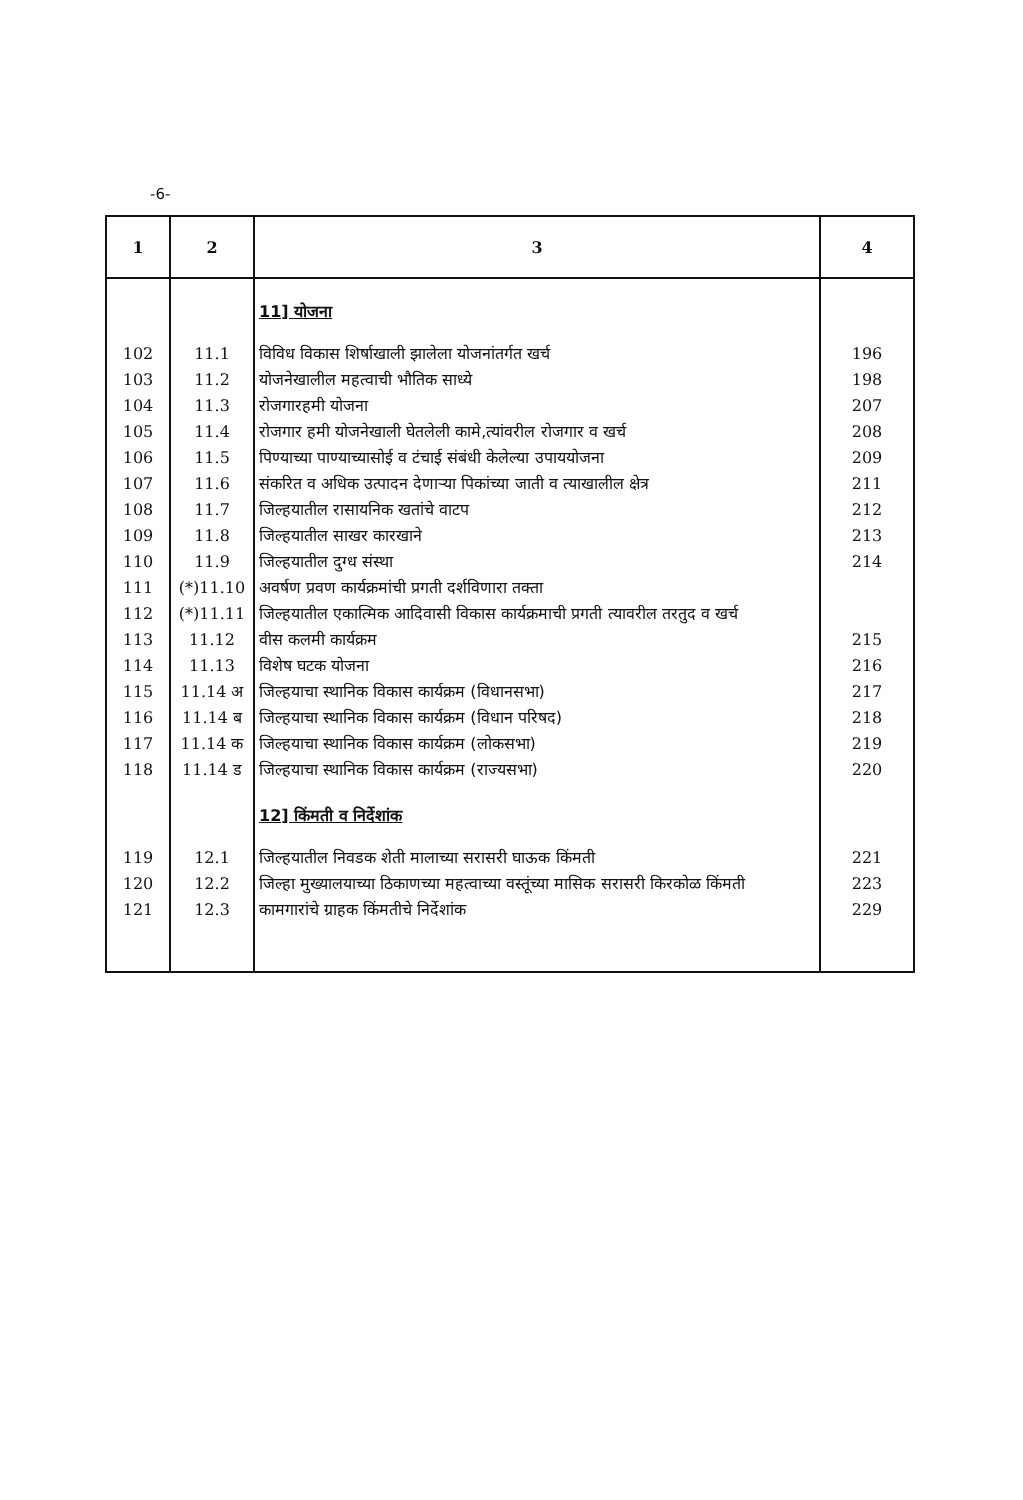-6-
| 1 | 2 | 3 | 4 |
| --- | --- | --- | --- |
| | | 11] योजना | |
| 102 | 11.1 | विविध विकास शिर्षाखाली झालेला योजनांतर्गत खर्च | 196 |
| 103 | 11.2 | योजनेखालील महत्वाची भौतिक साध्ये | 198 |
| 104 | 11.3 | रोजगारहमी योजना | 207 |
| 105 | 11.4 | रोजगार हमी योजनेखाली घेतलेली कामे,त्यांवरील रोजगार व खर्च | 208 |
| 106 | 11.5 | पिण्याच्या पाण्याच्यासोई व टंचाई संबंधी केलेल्या उपाययोजना | 209 |
| 107 | 11.6 | संकरित व अधिक उत्पादन देणाऱ्या पिकांच्या जाती व त्याखालील क्षेत्र | 211 |
| 108 | 11.7 | जिल्हयातील रासायनिक खतांचे वाटप | 212 |
| 109 | 11.8 | जिल्हयातील साखर कारखाने | 213 |
| 110 | 11.9 | जिल्हयातील दुग्ध संस्था | 214 |
| 111 | (*)11.10 | अवर्षण प्रवण कार्यक्रमांची प्रगती दर्शविणारा तक्ता | |
| 112 | (*)11.11 | जिल्हयातील एकात्मिक आदिवासी विकास कार्यक्रमाची प्रगती त्यावरील तरतुद व खर्च | |
| 113 | 11.12 | वीस कलमी कार्यक्रम | 215 |
| 114 | 11.13 | विशेष घटक योजना | 216 |
| 115 | 11.14 अ | जिल्हयाचा स्थानिक विकास कार्यक्रम (विधानसभा) | 217 |
| 116 | 11.14 ब | जिल्हयाचा स्थानिक विकास कार्यक्रम (विधान परिषद) | 218 |
| 117 | 11.14 क | जिल्हयाचा स्थानिक विकास कार्यक्रम (लोकसभा) | 219 |
| 118 | 11.14 ड | जिल्हयाचा स्थानिक विकास कार्यक्रम (राज्यसभा) | 220 |
| | | 12] किंमती व निर्देशांक | |
| 119 | 12.1 | जिल्हयातील निवडक शेती मालाच्या सरासरी घाऊक किंमती | 221 |
| 120 | 12.2 | जिल्हा मुख्यालयाच्या ठिकाणच्या महत्वाच्या वस्तूंच्या मासिक सरासरी किरकोळ किंमती | 223 |
| 121 | 12.3 | कामगारांचे ग्राहक किंमतीचे निर्देशांक | 229 |